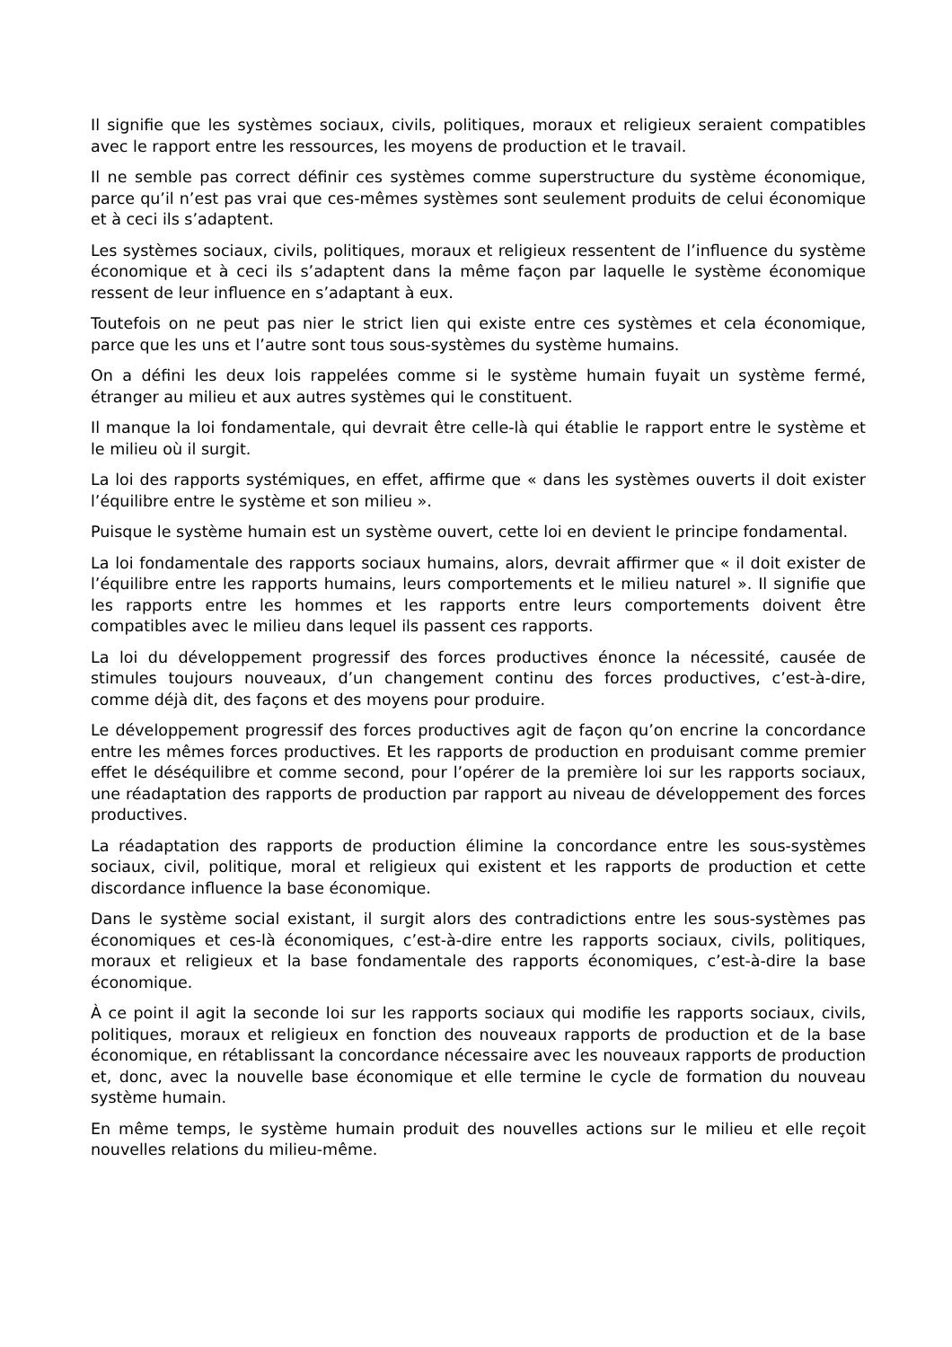Il signifie que les systèmes sociaux, civils, politiques, moraux et religieux seraient compatibles avec le rapport entre les ressources, les moyens de production et le travail.
Il ne semble pas correct définir ces systèmes comme superstructure du système économique, parce qu’il n’est pas vrai que ces-mêmes systèmes sont seulement produits de celui économique et à ceci ils s’adaptent.
Les systèmes sociaux, civils, politiques, moraux et religieux ressentent de l’influence du système économique et à ceci ils s’adaptent dans la même façon par laquelle le système économique ressent de leur influence en s’adaptant à eux.
Toutefois on ne peut pas nier le strict lien qui existe entre ces systèmes et cela économique, parce que les uns et l’autre sont tous sous-systèmes du système humains.
On a défini les deux lois rappelées comme si le système humain fuyait un système fermé, étranger au milieu et aux autres systèmes qui le constituent.
Il manque la loi fondamentale, qui devrait être celle-là qui établie le rapport entre le système et le milieu où il surgit.
La loi des rapports systémiques, en effet, affirme que « dans les systèmes ouverts il doit exister l’équilibre entre le système et son milieu ».
Puisque le système humain est un système ouvert, cette loi en devient le principe fondamental.
La loi fondamentale des rapports sociaux humains, alors, devrait affirmer que « il doit exister de l’équilibre entre les rapports humains, leurs comportements et le milieu naturel ». Il signifie que les rapports entre les hommes et les rapports entre leurs comportements doivent être compatibles avec le milieu dans lequel ils passent ces rapports.
La loi du développement progressif des forces productives énonce la nécessité, causée de stimules toujours nouveaux, d’un changement continu des forces productives, c’est-à-dire, comme déjà dit, des façons et des moyens pour produire.
Le développement progressif des forces productives agit de façon qu’on encrine la concordance entre les mêmes forces productives. Et les rapports de production en produisant comme premier effet le déséquilibre et comme second, pour l’opérer de la première loi sur les rapports sociaux, une réadaptation des rapports de production par rapport au niveau de développement des forces productives.
La réadaptation des rapports de production élimine la concordance entre les sous-systèmes sociaux, civil, politique, moral et religieux qui existent et les rapports de production et cette discordance influence la base économique.
Dans le système social existant, il surgit alors des contradictions entre les sous-systèmes pas économiques et ces-là économiques, c’est-à-dire entre les rapports sociaux, civils, politiques, moraux et religieux et la base fondamentale des rapports économiques, c’est-à-dire la base économique.
À ce point il agit la seconde loi sur les rapports sociaux qui modifie les rapports sociaux, civils, politiques, moraux et religieux en fonction des nouveaux rapports de production et de la base économique, en rétablissant la concordance nécessaire avec les nouveaux rapports de production et, donc, avec la nouvelle base économique et elle termine le cycle de formation du nouveau système humain.
En même temps, le système humain produit des nouvelles actions sur le milieu et elle reçoit nouvelles relations du milieu-même.